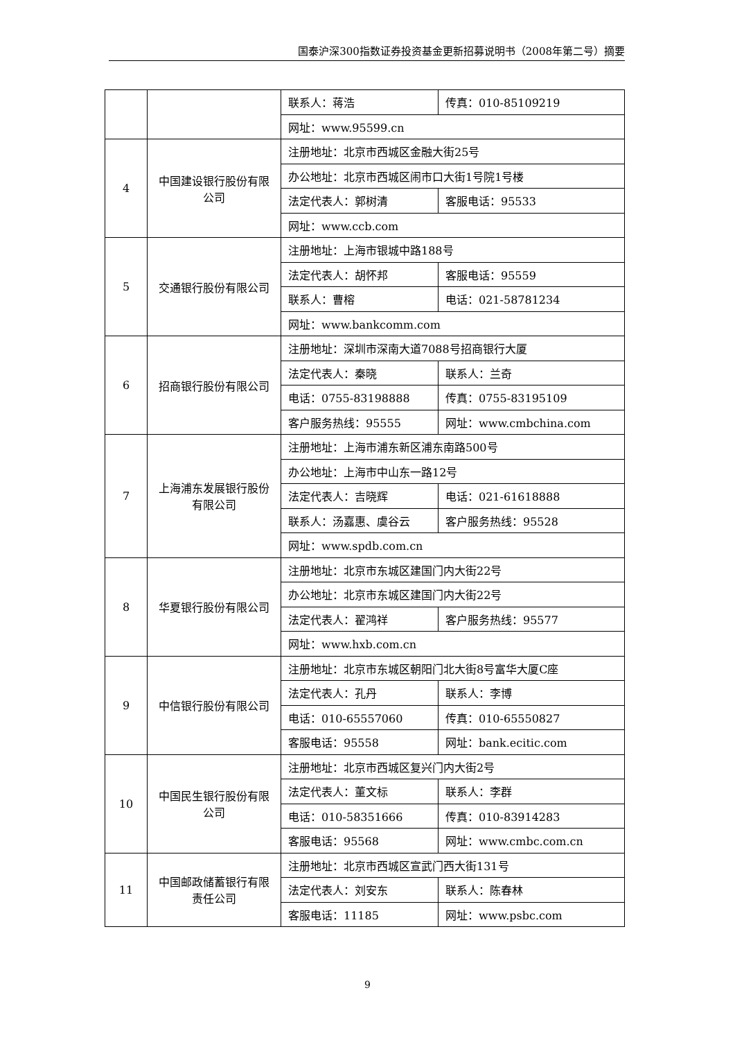国泰沪深300指数证券投资基金更新招募说明书（2008年第二号）摘要
| | | 联系人：蒋浩 | 传真：010-85109219 |
| | | 网址：www.95599.cn | |
| 4 | 中国建设银行股份有限公司 | 注册地址：北京市西城区金融大街25号 | |
| | | 办公地址：北京市西城区闹市口大街1号院1号楼 | |
| | | 法定代表人：郭树清 | 客服电话：95533 |
| | | 网址：www.ccb.com | |
| 5 | 交通银行股份有限公司 | 注册地址：上海市银城中路188号 | |
| | | 法定代表人：胡怀邦 | 客服电话：95559 |
| | | 联系人：曹榕 | 电话：021-58781234 |
| | | 网址：www.bankcomm.com | |
| 6 | 招商银行股份有限公司 | 注册地址：深圳市深南大道7088号招商银行大厦 | |
| | | 法定代表人：秦晓 | 联系人：兰奇 |
| | | 电话：0755-83198888 | 传真：0755-83195109 |
| | | 客户服务热线：95555 | 网址：www.cmbchina.com |
| 7 | 上海浦东发展银行股份有限公司 | 注册地址：上海市浦东新区浦东南路500号 | |
| | | 办公地址：上海市中山东一路12号 | |
| | | 法定代表人：吉晓辉 | 电话：021-61618888 |
| | | 联系人：汤嘉惠、虞谷云 | 客户服务热线：95528 |
| | | 网址：www.spdb.com.cn | |
| 8 | 华夏银行股份有限公司 | 注册地址：北京市东城区建国门内大街22号 | |
| | | 办公地址：北京市东城区建国门内大街22号 | |
| | | 法定代表人：翟鸿祥 | 客户服务热线：95577 |
| | | 网址：www.hxb.com.cn | |
| 9 | 中信银行股份有限公司 | 注册地址：北京市东城区朝阳门北大街8号富华大厦C座 | |
| | | 法定代表人：孔丹 | 联系人：李博 |
| | | 电话：010-65557060 | 传真：010-65550827 |
| | | 客服电话：95558 | 网址：bank.ecitic.com |
| 10 | 中国民生银行股份有限公司 | 注册地址：北京市西城区复兴门内大街2号 | |
| | | 法定代表人：董文标 | 联系人：李群 |
| | | 电话：010-58351666 | 传真：010-83914283 |
| | | 客服电话：95568 | 网址：www.cmbc.com.cn |
| 11 | 中国邮政储蓄银行有限责任公司 | 注册地址：北京市西城区宣武门西大街131号 | |
| | | 法定代表人：刘安东 | 联系人：陈春林 |
| | | 客服电话：11185 | 网址：www.psbc.com |
9